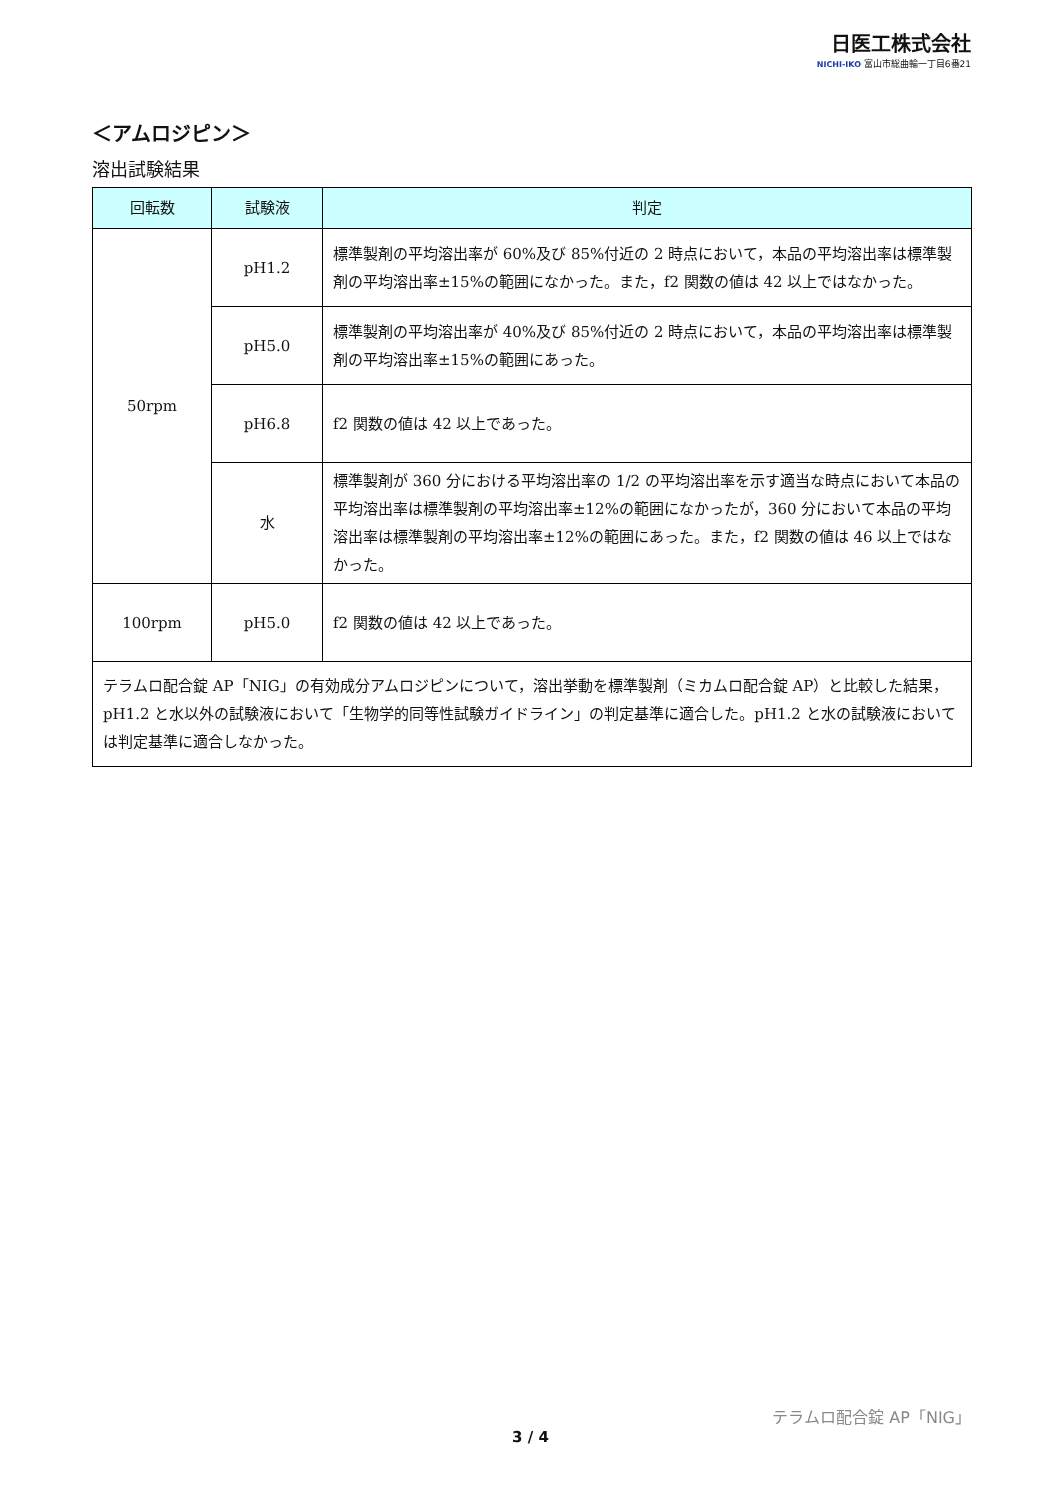日医工株式会社
NICHI-IKO 富山市総曲輪一丁目6番21
＜アムロジピン＞
溶出試験結果
| 回転数 | 試験液 | 判定 |
| --- | --- | --- |
| 50rpm | pH1.2 | 標準製剤の平均溶出率が 60%及び 85%付近の 2 時点において，本品の平均溶出率は標準製剤の平均溶出率±15%の範囲になかった。また，f2 関数の値は 42 以上ではなかった。 |
| | pH5.0 | 標準製剤の平均溶出率が 40%及び 85%付近の 2 時点において，本品の平均溶出率は標準製剤の平均溶出率±15%の範囲にあった。 |
| | pH6.8 | f2 関数の値は 42 以上であった。 |
| | 水 | 標準製剤が 360 分における平均溶出率の 1/2 の平均溶出率を示す適当な時点において本品の平均溶出率は標準製剤の平均溶出率±12%の範囲になかったが，360 分において本品の平均溶出率は標準製剤の平均溶出率±12%の範囲にあった。また，f2 関数の値は 46 以上ではなかった。 |
| 100rpm | pH5.0 | f2 関数の値は 42 以上であった。 |
| テラムロ配合錠 AP「NIG」の有効成分アムロジピンについて，溶出挙動を標準製剤（ミカムロ配合錠 AP）と比較した結果，pH1.2 と水以外の試験液において「生物学的同等性試験ガイドライン」の判定基準に適合した。pH1.2 と水の試験液においては判定基準に適合しなかった。 | | |
テラムロ配合錠 AP「NIG」
3 / 4